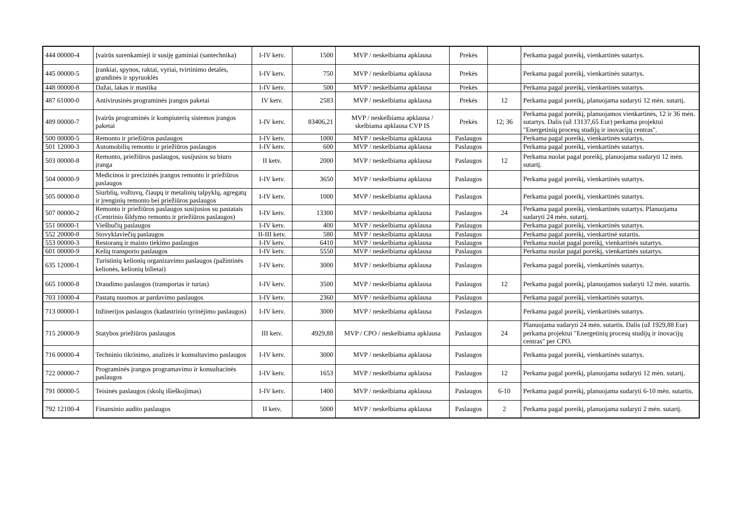| 444 00000-4 | Įvairūs surenkamieji ir susiję gaminiai (santechnika) | I-IV ketv. | 1500 | MVP / neskelbiama apklausa | Prekės | | Perkama pagal poreikį, vienkartinės sutartys. |
| 445 00000-5 | Įrankiai, spynos, raktai, vyriai, tvirtinimo detalės, grandinės ir spyruoklės | I-IV ketv. | 750 | MVP / neskelbiama apklausa | Prekės | | Perkama pagal poreikį, vienkartinės sutartys. |
| 448 00000-8 | Dažai, lakas ir mastika | I-IV ketv. | 500 | MVP / neskelbiama apklausa | Prekės | | Perkama pagal poreikį, vienkartinės sutartys. |
| 487 61000-0 | Antivirusinės programinės įrangos paketai | IV ketv. | 2583 | MVP / neskelbiama apklausa | Prekės | 12 | Perkama pagal poreikį, planuojama sudaryti 12 mėn. sutartį. |
| 489 00000-7 | Įvairūs programinės ir kompiuterių sistemos įrangos paketai | I-IV ketv. | 83406,21 | MVP / neskelbiama apklausa / skelbiama apklausa CVP IS | Prekės | 12; 36 | Perkama pagal poreikį, planuojamos vienkartinės, 12 ir 36 mėn. sutartys. Dalis (už 13137,65 Eur) perkama projektui "Energetinių procesų studijų ir inovacijų centras". |
| 500 00000-5 | Remonto ir priežiūros paslaugos | I-IV ketv. | 1000 | MVP / neskelbiama apklausa | Paslaugos | | Perkama pagal poreikį, vienkartinės sutartys. |
| 501 12000-3 | Automobilių remonto ir priežiūros paslaugos | I-IV ketv. | 600 | MVP / neskelbiama apklausa | Paslaugos | | Perkama pagal poreikį, vienkartinės sutartys. |
| 503 00000-8 | Remonto, priežiūros paslaugos, susijusios su biuro įranga | II ketv. | 2000 | MVP / neskelbiama apklausa | Paslaugos | 12 | Perkama nuolat pagal poreikį, planuojama sudaryti 12 mėn. sutartį. |
| 504 00000-9 | Medicinos ir precizinės įrangos remonto ir priežiūros paslaugos | I-IV ketv. | 3650 | MVP / neskelbiama apklausa | Paslaugos | | Perkama pagal poreikį, vienkartinės sutartys. |
| 505 00000-0 | Siurblių, vožtuvų, čiaupų ir metalinių talpyklų, agregatų ir įrenginių remonto bei priežiūros paslaugos | I-IV ketv. | 1000 | MVP / neskelbiama apklausa | Paslaugos | | Perkama pagal poreikį, vienkartinės sutartys. |
| 507 00000-2 | Remonto ir priežiūros paslaugos susijusios su pastatais (Centrinio šildymo remonto ir priežiūros paslaugos) | I-IV ketv. | 13300 | MVP / neskelbiama apklausa | Paslaugos | 24 | Perkama pagal poreikį, vienkartinės sutartys. Planuojama sudaryti 24 mėn. sutartį. |
| 551 00000-1 | Viešbučių paslaugos | I-IV ketv. | 400 | MVP / neskelbiama apklausa | Paslaugos | | Perkama pagal poreikį, vienkartinės sutartys. |
| 552 20000-8 | Stovyklaviečių paslaugos | II-III ketv. | 580 | MVP / neskelbiama apklausa | Paslaugos | | Perkama pagal poreikį, vienkartinė sutartis. |
| 553 00000-3 | Restoranų ir maisto tiekimo paslaugos | I-IV ketv. | 6410 | MVP / neskelbiama apklausa | Paslaugos | | Perkama nuolat pagal poreikį, vienkartinės sutartys. |
| 601 00000-9 | Kelių transporto paslaugos | I-IV ketv. | 5550 | MVP / neskelbiama apklausa | Paslaugos | | Perkama nuolat pagal poreikį, vienkartinės sutartys. |
| 635 12000-1 | Turistinių kelionių organizavimo paslaugos (pažintinės kelionės, kelionių bilietai) | I-IV ketv. | 3000 | MVP / neskelbiama apklausa | Paslaugos | | Perkama pagal poreikį, vienkartinės sutartys. |
| 665 10000-8 | Draudimo paslaugos (transportas ir turtas) | I-IV ketv. | 3500 | MVP / neskelbiama apklausa | Paslaugos | 12 | Perkama pagal poreikį, planuojamos sudaryti 12 mėn. sutartis. |
| 703 10000-4 | Pastatų nuomos ar pardavimo paslaugos | I-IV ketv. | 2360 | MVP / neskelbiama apklausa | Paslaugos | | Perkama pagal poreikį, vienkartinės sutartys. |
| 713 00000-1 | Inžinerijos paslaugos (kadastrinio tyrinėjimo paslaugos) | I-IV ketv. | 3000 | MVP / neskelbiama apklausa | Paslaugos | | Perkama pagal poreikį, vienkartinės sutartys. |
| 715 20000-9 | Statybos priežiūros paslaugos | III ketv. | 4929,88 | MVP / CPO / neskelbiama apklausa | Paslaugos | 24 | Planuojama sudaryti 24 mėn. sutartis. Dalis (už 1929,88 Eur) perkama projektui "Energetinių procesų studijų ir inovacijų centras" per CPO. |
| 716 00000-4 | Techninio tikrinimo, analizės ir konsultavimo paslaugos | I-IV ketv. | 3000 | MVP / neskelbiama apklausa | Paslaugos | | Perkama pagal poreikį, vienkartinės sutartys. |
| 722 00000-7 | Programinės įrangos programavimo ir konsultacinės paslaugos | I-IV ketv. | 1653 | MVP / neskelbiama apklausa | Paslaugos | 12 | Perkama pagal poreikį, planuojama sudaryti 12 mėn. sutartį. |
| 791 00000-5 | Teisinės paslaugos (skolų išieškojimas) | I-IV ketv. | 1400 | MVP / neskelbiama apklausa | Paslaugos | 6-10 | Perkama pagal poreikį, planuojama sudaryti 6-10 mėn. sutartis. |
| 792 12100-4 | Finansinio audito paslaugos | II ketv. | 5000 | MVP / neskelbiama apklausa | Paslaugos | 2 | Perkama pagal poreikį, planuojama sudaryti 2 mėn. sutartį. |